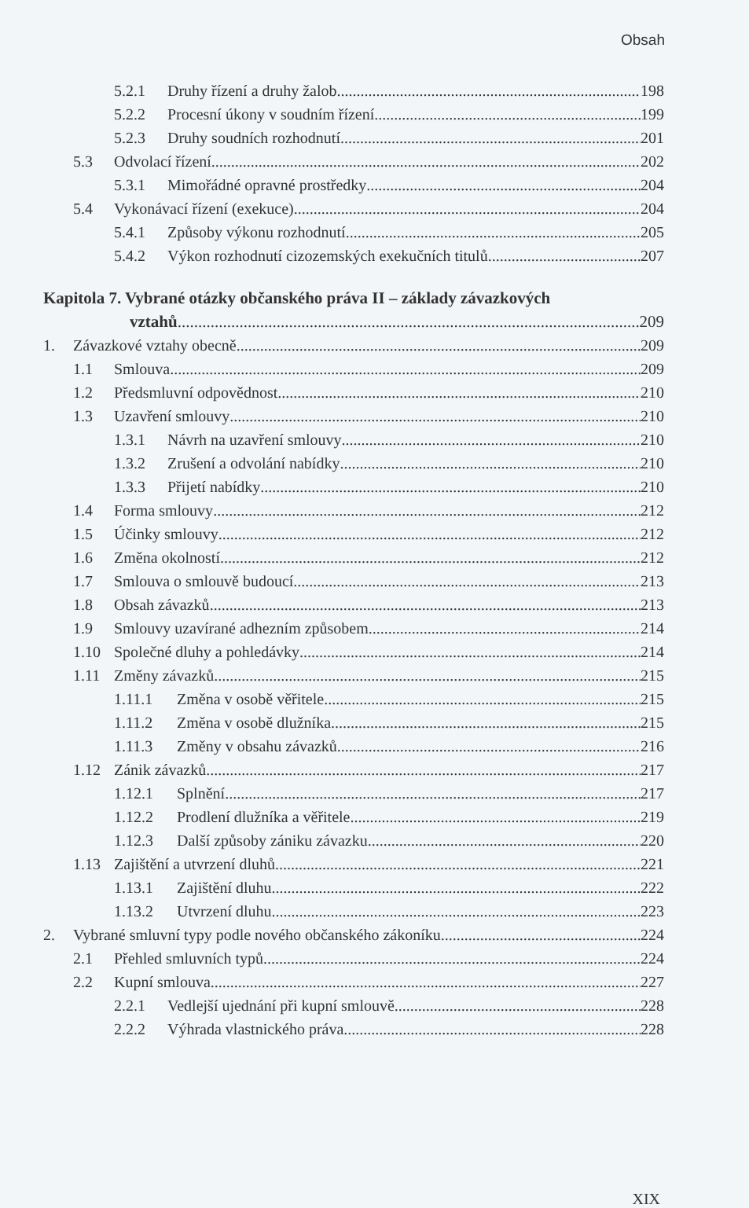Obsah
5.2.1 Druhy řízení a druhy žalob 198
5.2.2 Procesní úkony v soudním řízení 199
5.2.3 Druhy soudních rozhodnutí 201
5.3 Odvolací řízení 202
5.3.1 Mimořádné opravné prostředky 204
5.4 Vykonávací řízení (exekuce) 204
5.4.1 Způsoby výkonu rozhodnutí 205
5.4.2 Výkon rozhodnutí cizozemských exekučních titulů 207
Kapitola 7. Vybrané otázky občanského práva II – základy závazkových
vztahů 209
1. Závazkové vztahy obecně 209
1.1 Smlouva 209
1.2 Předsmluvní odpovědnost 210
1.3 Uzavření smlouvy 210
1.3.1 Návrh na uzavření smlouvy 210
1.3.2 Zrušení a odvolání nabídky 210
1.3.3 Přijetí nabídky 210
1.4 Forma smlouvy 212
1.5 Účinky smlouvy 212
1.6 Změna okolností 212
1.7 Smlouva o smlouvě budoucí 213
1.8 Obsah závazků 213
1.9 Smlouvy uzavírané adhezním způsobem 214
1.10 Společné dluhy a pohledávky 214
1.11 Změny závazků 215
1.11.1 Změna v osobě věřitele 215
1.11.2 Změna v osobě dlužníka 215
1.11.3 Změny v obsahu závazků 216
1.12 Zánik závazků 217
1.12.1 Splnění 217
1.12.2 Prodlení dlužníka a věřitele 219
1.12.3 Další způsoby zániku závazku 220
1.13 Zajištění a utvrzení dluhů 221
1.13.1 Zajištění dluhu 222
1.13.2 Utvrzení dluhu 223
2. Vybrané smluvní typy podle nového občanského zákoníku 224
2.1 Přehled smluvních typů 224
2.2 Kupní smlouva 227
2.2.1 Vedlejší ujednání při kupní smlouvě 228
2.2.2 Výhrada vlastnického práva 228
XIX